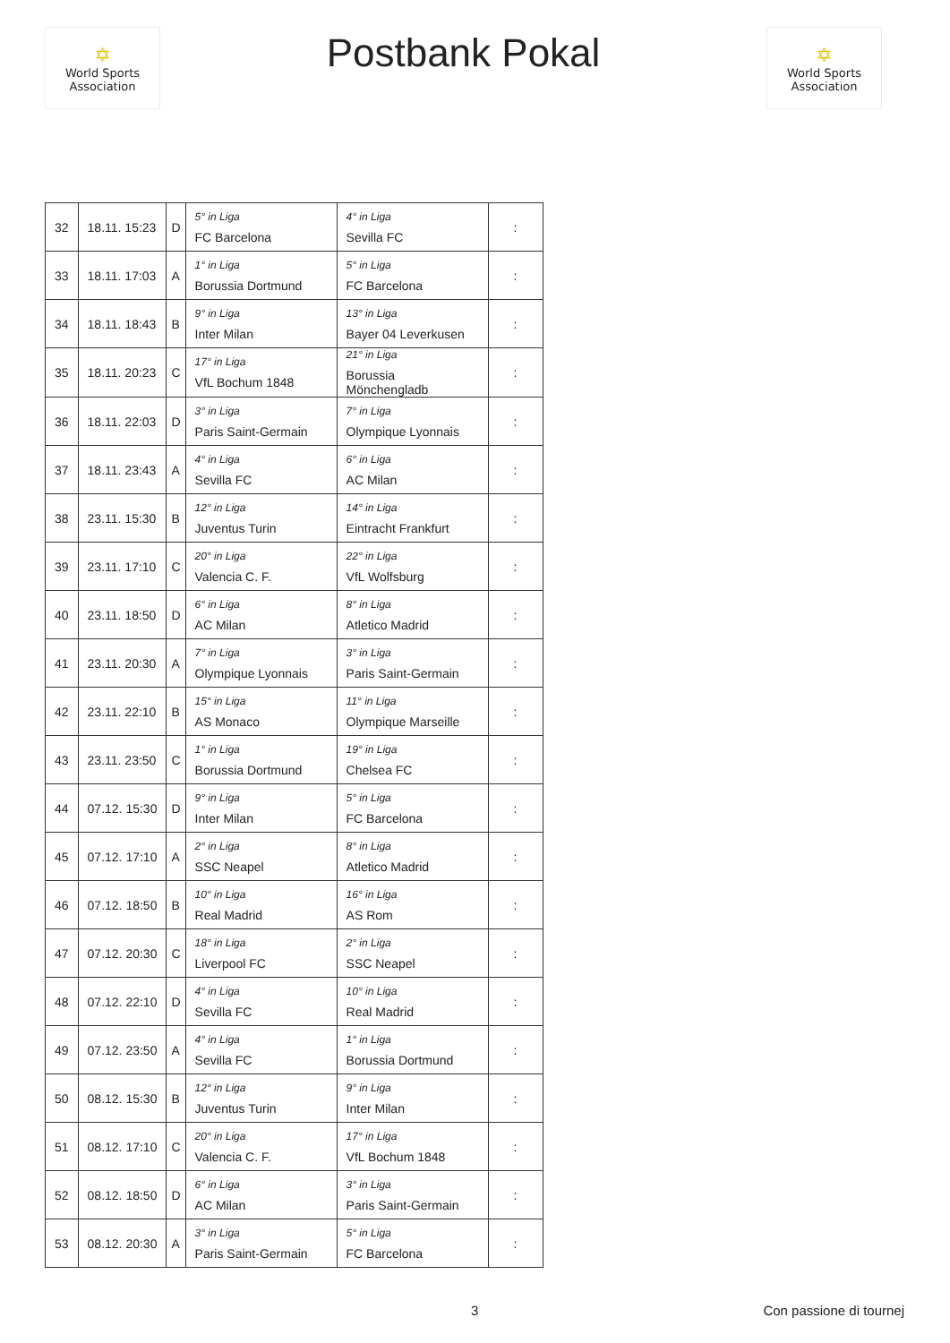✡
World Sports Association
Postbank Pokal
✡
World Sports Association
| 32 | 18.11. 15:23 | D | 5° in Liga FC Barcelona | 4° in Liga Sevilla FC | : |
| 33 | 18.11. 17:03 | A | 1° in Liga Borussia Dortmund | 5° in Liga FC Barcelona | : |
| 34 | 18.11. 18:43 | B | 9° in Liga Inter Milan | 13° in Liga Bayer 04 Leverkusen | : |
| 35 | 18.11. 20:23 | C | 17° in Liga VfL Bochum 1848 | 21° in Liga Borussia Mönchengladb | : |
| 36 | 18.11. 22:03 | D | 3° in Liga Paris Saint-Germain | 7° in Liga Olympique Lyonnais | : |
| 37 | 18.11. 23:43 | A | 4° in Liga Sevilla FC | 6° in Liga AC Milan | : |
| 38 | 23.11. 15:30 | B | 12° in Liga Juventus Turin | 14° in Liga Eintracht Frankfurt | : |
| 39 | 23.11. 17:10 | C | 20° in Liga Valencia C. F. | 22° in Liga VfL Wolfsburg | : |
| 40 | 23.11. 18:50 | D | 6° in Liga AC Milan | 8° in Liga Atletico Madrid | : |
| 41 | 23.11. 20:30 | A | 7° in Liga Olympique Lyonnais | 3° in Liga Paris Saint-Germain | : |
| 42 | 23.11. 22:10 | B | 15° in Liga AS Monaco | 11° in Liga Olympique Marseille | : |
| 43 | 23.11. 23:50 | C | 1° in Liga Borussia Dortmund | 19° in Liga Chelsea FC | : |
| 44 | 07.12. 15:30 | D | 9° in Liga Inter Milan | 5° in Liga FC Barcelona | : |
| 45 | 07.12. 17:10 | A | 2° in Liga SSC Neapel | 8° in Liga Atletico Madrid | : |
| 46 | 07.12. 18:50 | B | 10° in Liga Real Madrid | 16° in Liga AS Rom | : |
| 47 | 07.12. 20:30 | C | 18° in Liga Liverpool FC | 2° in Liga SSC Neapel | : |
| 48 | 07.12. 22:10 | D | 4° in Liga Sevilla FC | 10° in Liga Real Madrid | : |
| 49 | 07.12. 23:50 | A | 4° in Liga Sevilla FC | 1° in Liga Borussia Dortmund | : |
| 50 | 08.12. 15:30 | B | 12° in Liga Juventus Turin | 9° in Liga Inter Milan | : |
| 51 | 08.12. 17:10 | C | 20° in Liga Valencia C. F. | 17° in Liga VfL Bochum 1848 | : |
| 52 | 08.12. 18:50 | D | 6° in Liga AC Milan | 3° in Liga Paris Saint-Germain | : |
| 53 | 08.12. 20:30 | A | 3° in Liga Paris Saint-Germain | 5° in Liga FC Barcelona | : |
3 Con passione di tournej